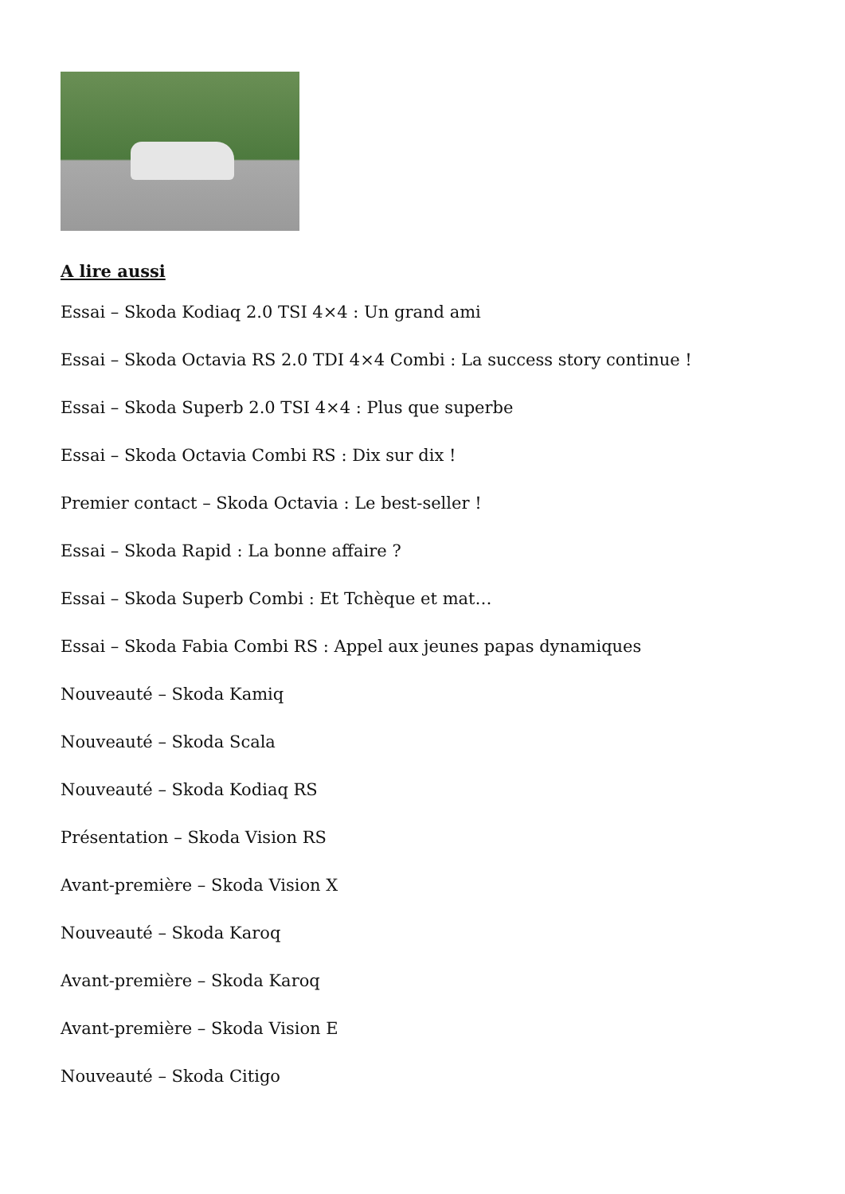A lire aussi
Essai – Skoda Kodiaq 2.0 TSI 4×4 : Un grand ami
Essai – Skoda Octavia RS 2.0 TDI 4×4 Combi : La success story continue !
Essai – Skoda Superb 2.0 TSI 4×4 : Plus que superbe
Essai – Skoda Octavia Combi RS : Dix sur dix !
Premier contact – Skoda Octavia : Le best-seller !
Essai – Skoda Rapid : La bonne affaire ?
Essai – Skoda Superb Combi : Et Tchèque et mat…
Essai – Skoda Fabia Combi RS : Appel aux jeunes papas dynamiques
Nouveauté – Skoda Kamiq
Nouveauté – Skoda Scala
Nouveauté – Skoda Kodiaq RS
Présentation – Skoda Vision RS
Avant-première – Skoda Vision X
Nouveauté – Skoda Karoq
Avant-première – Skoda Karoq
Avant-première – Skoda Vision E
Nouveauté – Skoda Citigo